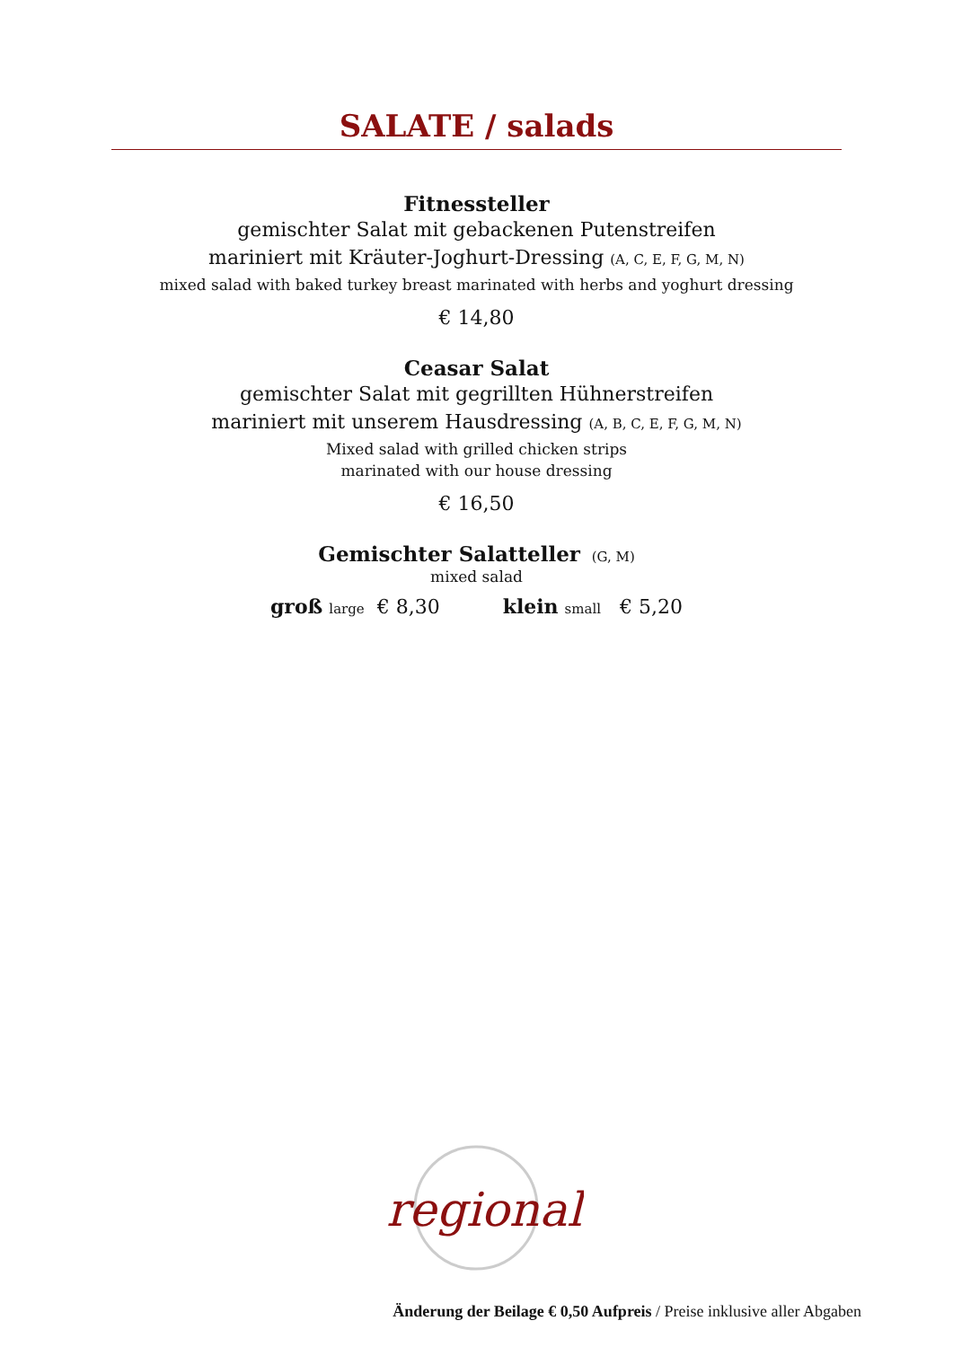SALATE / salads
Fitnessteller
gemischter Salat mit gebackenen Putenstreifen
mariniert mit Kräuter-Joghurt-Dressing (A, C, E, F, G, M, N)
mixed salad with baked turkey breast marinated with herbs and yoghurt dressing
€ 14,80
Ceasar Salat
gemischter Salat mit gegrillten Hühnerstreifen
mariniert mit unserem Hausdressing (A, B, C, E, F, G, M, N)
Mixed salad with grilled chicken strips
marinated with our house dressing
€ 16,50
Gemischter Salatteller (G, M)
mixed salad
groß large € 8,30 klein small € 5,20
regional
Änderung der Beilage € 0,50 Aufpreis / Preise inklusive aller Abgaben